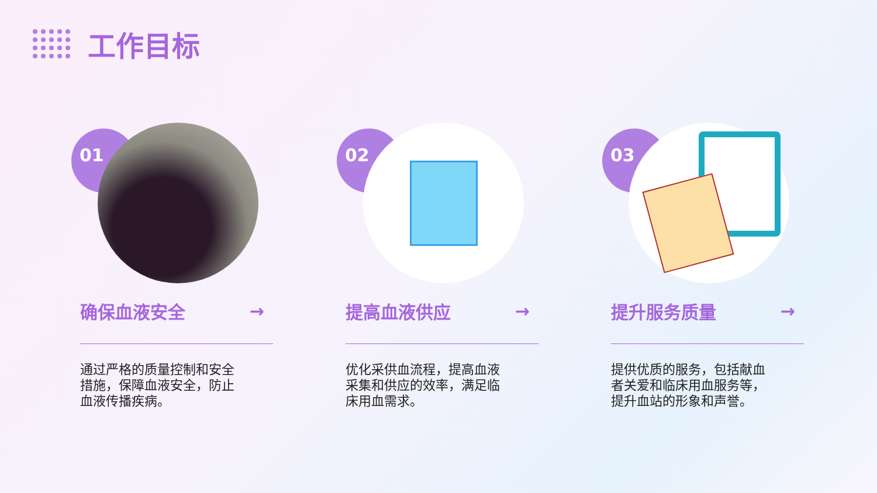工作目标
01
确保血液安全 →
通过严格的质量控制和安全措施，保障血液安全，防止血液传播疾病。
02
提高血液供应 →
优化采供血流程，提高血液采集和供应的效率，满足临床用血需求。
03
提升服务质量 →
提供优质的服务，包括献血者关爱和临床用血服务等，提升血站的形象和声誉。